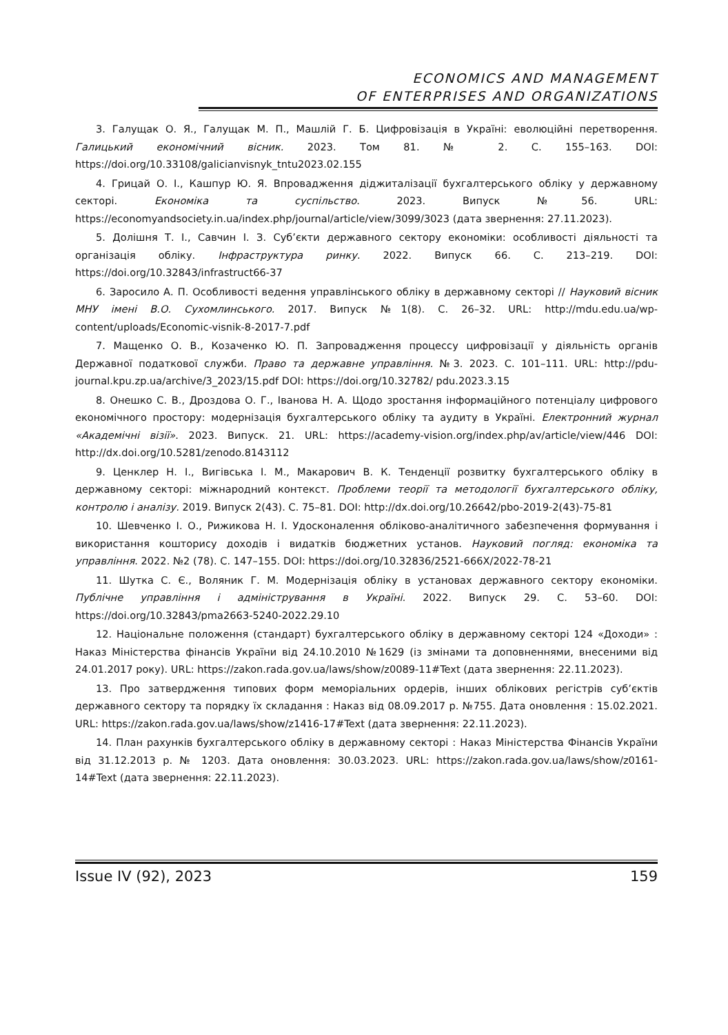ECONOMICS AND MANAGEMENT
OF ENTERPRISES AND ORGANIZATIONS
3. Галущак О. Я., Галущак М. П., Машлій Г. Б. Цифровізація в Україні: еволюційні перетворення. Галицький економічний вісник. 2023. Том 81. № 2. С. 155–163. DOI: https://doi.org/10.33108/galicianvisnyk_tntu2023.02.155
4. Грицай О. І., Кашпур Ю. Я. Впровадження діджиталізації бухгалтерського обліку у державному секторі. Економіка та суспільство. 2023. Випуск №56. URL: https://economyandsociety.in.ua/index.php/journal/article/view/3099/3023 (дата звернення: 27.11.2023).
5. Долішня Т. І., Савчин І. З. Суб’єкти державного сектору економіки: особливості діяльності та організація обліку. Інфраструктура ринку. 2022. Випуск 66. С. 213–219. DOI: https://doi.org/10.32843/infrastruct66-37
6. Заросило А. П. Особливості ведення управлінського обліку в державному секторі // Науковий вісник МНУ імені В.О. Сухомлинського. 2017. Випуск №1(8). С. 26–32. URL: http://mdu.edu.ua/wp-content/uploads/Economic-visnik-8-2017-7.pdf
7. Мащенко О. В., Козаченко Ю. П. Запровадження процессу цифровізації у діяльність органів Державної податкової служби. Право та державне управління. №3. 2023. С. 101–111. URL: http://pdu-journal.kpu.zp.ua/archive/3_2023/15.pdf DOI: https://doi.org/10.32782/ pdu.2023.3.15
8. Онешко С. В., Дроздова О. Г., Іванова Н. А. Щодо зростання інформаційного потенціалу цифрового економічного простору: модернізація бухгалтерського обліку та аудиту в Україні. Електронний журнал «Академічні візії». 2023. Випуск. 21. URL: https://academy-vision.org/index.php/av/article/view/446 DOI: http://dx.doi.org/10.5281/zenodo.8143112
9. Ценклер Н. І., Вигівська І. М., Макарович В. К. Тенденції розвитку бухгалтерського обліку в державному секторі: міжнародний контекст. Проблеми теорії та методології бухгалтерського обліку, контролю і аналізу. 2019. Випуск 2(43). С. 75–81. DOI: http://dx.doi.org/10.26642/pbo-2019-2(43)-75-81
10. Шевченко І. О., Рижикова Н. І. Удосконалення обліково-аналітичного забезпечення формування і використання кошторису доходів і видатків бюджетних установ. Науковий погляд: економіка та управління. 2022. №2 (78). С. 147–155. DOI: https://doi.org/10.32836/2521-666X/2022-78-21
11. Шутка С. Є., Воляник Г. М. Модернізація обліку в установах державного сектору економіки. Публічне управління і адміністрування в Україні. 2022. Випуск 29. С. 53–60. DOI: https://doi.org/10.32843/pma2663-5240-2022.29.10
12. Національне положення (стандарт) бухгалтерського обліку в державному секторі 124 «Доходи» : Наказ Міністерства фінансів України від 24.10.2010 №1629 (із змінами та доповненнями, внесеними від 24.01.2017 року). URL: https://zakon.rada.gov.ua/laws/show/z0089-11#Text (дата звернення: 22.11.2023).
13. Про затвердження типових форм меморіальних ордерів, інших облікових регістрів суб’єктів державного сектору та порядку їх складання : Наказ від 08.09.2017 р. №755. Дата оновлення : 15.02.2021. URL: https://zakon.rada.gov.ua/laws/show/z1416-17#Text (дата звернення: 22.11.2023).
14. План рахунків бухгалтерського обліку в державному секторі : Наказ Міністерства Фінансів України від 31.12.2013 р. № 1203. Дата оновлення: 30.03.2023. URL: https://zakon.rada.gov.ua/laws/show/z0161-14#Text (дата звернення: 22.11.2023).
Issue IV (92), 2023 159